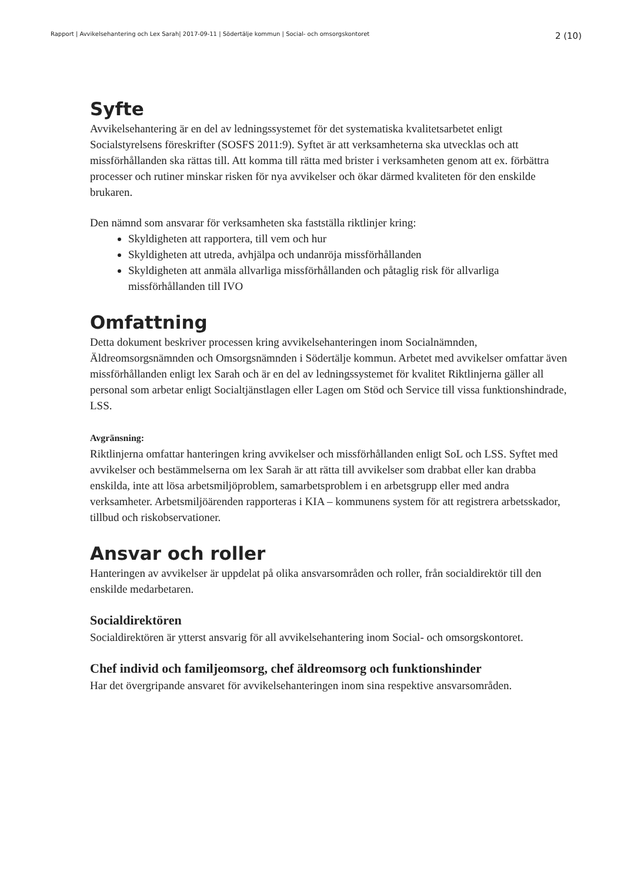Rapport | Avvikelsehantering och Lex Sarah| 2017-09-11 | Södertälje kommun | Social- och omsorgskontoret 2 (10)
Syfte
Avvikelsehantering är en del av ledningssystemet för det systematiska kvalitetsarbetet enligt Socialstyrelsens föreskrifter (SOSFS 2011:9). Syftet är att verksamheterna ska utvecklas och att missförhållanden ska rättas till. Att komma till rätta med brister i verksamheten genom att ex. förbättra processer och rutiner minskar risken för nya avvikelser och ökar därmed kvaliteten för den enskilde brukaren.
Den nämnd som ansvarar för verksamheten ska fastställa riktlinjer kring:
Skyldigheten att rapportera, till vem och hur
Skyldigheten att utreda, avhjälpa och undanröja missförhållanden
Skyldigheten att anmäla allvarliga missförhållanden och påtaglig risk för allvarliga missförhållanden till IVO
Omfattning
Detta dokument beskriver processen kring avvikelsehanteringen inom Socialnämnden, Äldreomsorgsnämnden och Omsorgsnämnden i Södertälje kommun. Arbetet med avvikelser omfattar även missförhållanden enligt lex Sarah och är en del av ledningssystemet för kvalitet Riktlinjerna gäller all personal som arbetar enligt Socialtjänstlagen eller Lagen om Stöd och Service till vissa funktionshindrade, LSS.
Avgränsning:
Riktlinjerna omfattar hanteringen kring avvikelser och missförhållanden enligt SoL och LSS. Syftet med avvikelser och bestämmelserna om lex Sarah är att rätta till avvikelser som drabbat eller kan drabba enskilda, inte att lösa arbetsmiljöproblem, samarbetsproblem i en arbetsgrupp eller med andra verksamheter. Arbetsmiljöärenden rapporteras i KIA – kommunens system för att registrera arbetsskador, tillbud och riskobservationer.
Ansvar och roller
Hanteringen av avvikelser är uppdelat på olika ansvarsområden och roller, från socialdirektör till den enskilde medarbetaren.
Socialdirektören
Socialdirektören är ytterst ansvarig för all avvikelsehantering inom Social- och omsorgskontoret.
Chef individ och familjeomsorg, chef äldreomsorg och funktionshinder
Har det övergripande ansvaret för avvikelsehanteringen inom sina respektive ansvarsområden.